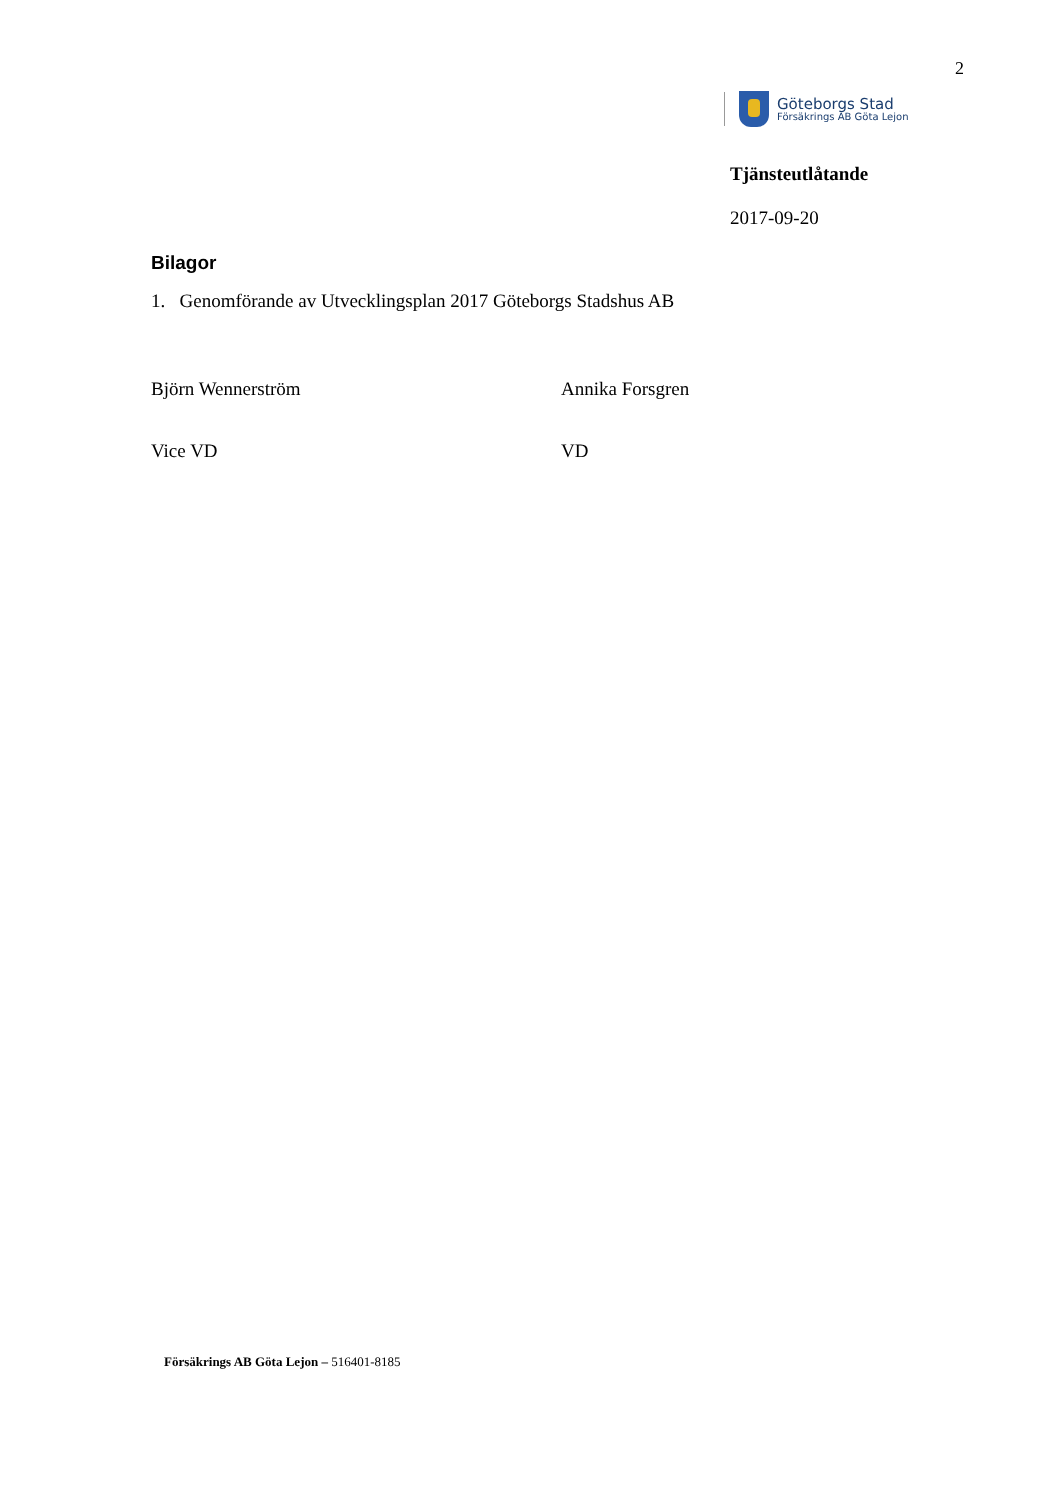2
Göteborgs Stad
Försäkrings AB Göta Lejon
Tjänsteutlåtande
2017-09-20
Bilagor
1. Genomförande av Utvecklingsplan 2017 Göteborgs Stadshus AB
Björn Wennerström Annika Forsgren
Vice VD VD
Försäkrings AB Göta Lejon – 516401-8185